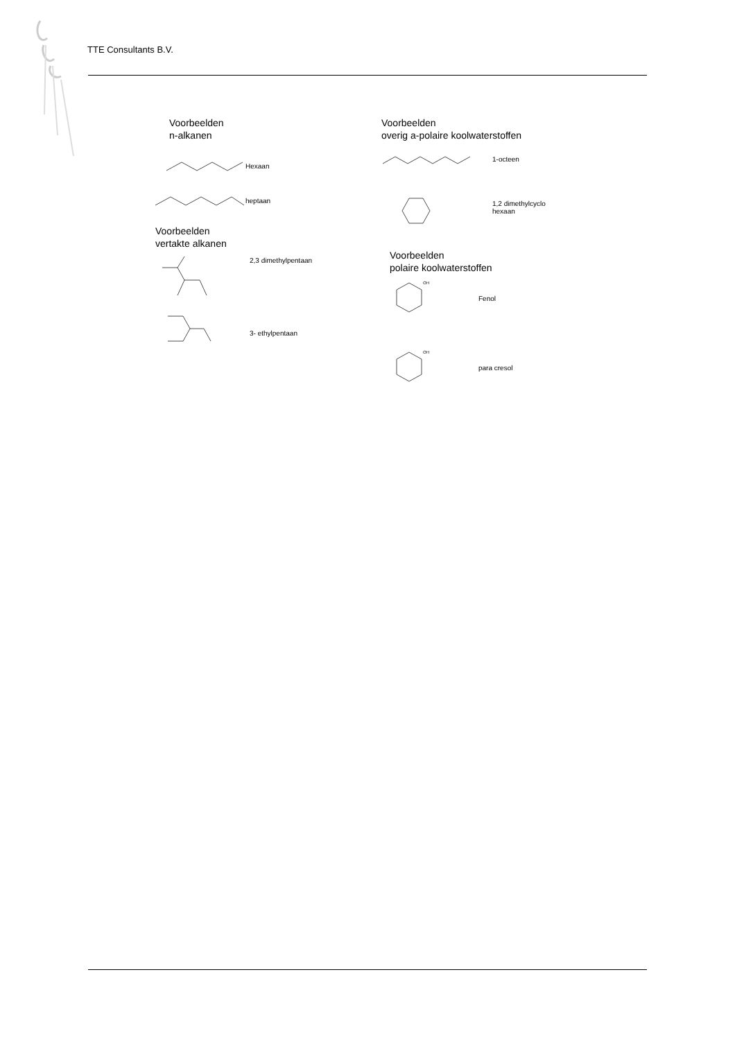TTE Consultants B.V.
Voorbeelden
n-alkanen
Hexaan
heptaan
Voorbeelden
vertakte alkanen
2,3 dimethylpentaan
3- ethylpentaan
Voorbeelden
overig a-polaire koolwaterstoffen
1-octeen
1,2 dimethylcyclo
hexaan
Voorbeelden
polaire koolwaterstoffen
OH
Fenol
OH
para cresol